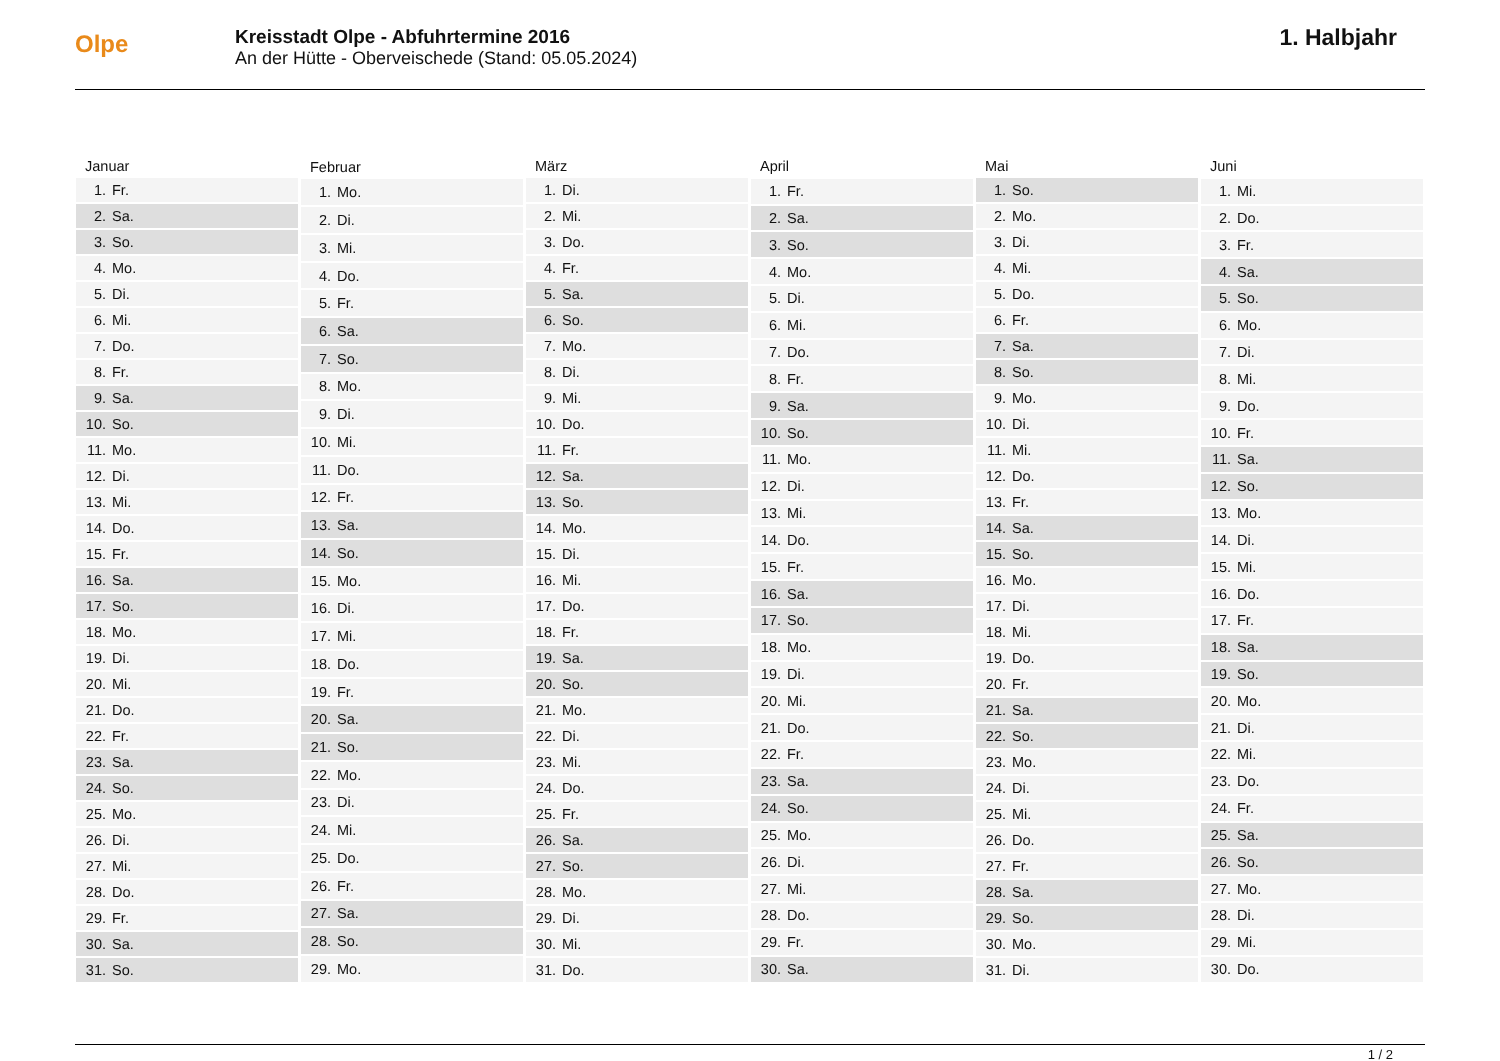Olpe
Kreisstadt Olpe - Abfuhrtermine 2016
An der Hütte - Oberveischede (Stand: 05.05.2024)
1. Halbjahr
| Januar | |
| --- | --- |
| 1. | Fr. |
| 2. | Sa. |
| 3. | So. |
| 4. | Mo. |
| 5. | Di. |
| 6. | Mi. |
| 7. | Do. |
| 8. | Fr. |
| 9. | Sa. |
| 10. | So. |
| 11. | Mo. |
| 12. | Di. |
| 13. | Mi. |
| 14. | Do. |
| 15. | Fr. |
| 16. | Sa. |
| 17. | So. |
| 18. | Mo. |
| 19. | Di. |
| 20. | Mi. |
| 21. | Do. |
| 22. | Fr. |
| 23. | Sa. |
| 24. | So. |
| 25. | Mo. |
| 26. | Di. |
| 27. | Mi. |
| 28. | Do. |
| 29. | Fr. |
| 30. | Sa. |
| 31. | So. |
| Februar | |
| --- | --- |
| 1. | Mo. |
| 2. | Di. |
| 3. | Mi. |
| 4. | Do. |
| 5. | Fr. |
| 6. | Sa. |
| 7. | So. |
| 8. | Mo. |
| 9. | Di. |
| 10. | Mi. |
| 11. | Do. |
| 12. | Fr. |
| 13. | Sa. |
| 14. | So. |
| 15. | Mo. |
| 16. | Di. |
| 17. | Mi. |
| 18. | Do. |
| 19. | Fr. |
| 20. | Sa. |
| 21. | So. |
| 22. | Mo. |
| 23. | Di. |
| 24. | Mi. |
| 25. | Do. |
| 26. | Fr. |
| 27. | Sa. |
| 28. | So. |
| 29. | Mo. |
| März | |
| --- | --- |
| 1. | Di. |
| 2. | Mi. |
| 3. | Do. |
| 4. | Fr. |
| 5. | Sa. |
| 6. | So. |
| 7. | Mo. |
| 8. | Di. |
| 9. | Mi. |
| 10. | Do. |
| 11. | Fr. |
| 12. | Sa. |
| 13. | So. |
| 14. | Mo. |
| 15. | Di. |
| 16. | Mi. |
| 17. | Do. |
| 18. | Fr. |
| 19. | Sa. |
| 20. | So. |
| 21. | Mo. |
| 22. | Di. |
| 23. | Mi. |
| 24. | Do. |
| 25. | Fr. |
| 26. | Sa. |
| 27. | So. |
| 28. | Mo. |
| 29. | Di. |
| 30. | Mi. |
| 31. | Do. |
| April | |
| --- | --- |
| 1. | Fr. |
| 2. | Sa. |
| 3. | So. |
| 4. | Mo. |
| 5. | Di. |
| 6. | Mi. |
| 7. | Do. |
| 8. | Fr. |
| 9. | Sa. |
| 10. | So. |
| 11. | Mo. |
| 12. | Di. |
| 13. | Mi. |
| 14. | Do. |
| 15. | Fr. |
| 16. | Sa. |
| 17. | So. |
| 18. | Mo. |
| 19. | Di. |
| 20. | Mi. |
| 21. | Do. |
| 22. | Fr. |
| 23. | Sa. |
| 24. | So. |
| 25. | Mo. |
| 26. | Di. |
| 27. | Mi. |
| 28. | Do. |
| 29. | Fr. |
| 30. | Sa. |
| Mai | |
| --- | --- |
| 1. | So. |
| 2. | Mo. |
| 3. | Di. |
| 4. | Mi. |
| 5. | Do. |
| 6. | Fr. |
| 7. | Sa. |
| 8. | So. |
| 9. | Mo. |
| 10. | Di. |
| 11. | Mi. |
| 12. | Do. |
| 13. | Fr. |
| 14. | Sa. |
| 15. | So. |
| 16. | Mo. |
| 17. | Di. |
| 18. | Mi. |
| 19. | Do. |
| 20. | Fr. |
| 21. | Sa. |
| 22. | So. |
| 23. | Mo. |
| 24. | Di. |
| 25. | Mi. |
| 26. | Do. |
| 27. | Fr. |
| 28. | Sa. |
| 29. | So. |
| 30. | Mo. |
| 31. | Di. |
| Juni | |
| --- | --- |
| 1. | Mi. |
| 2. | Do. |
| 3. | Fr. |
| 4. | Sa. |
| 5. | So. |
| 6. | Mo. |
| 7. | Di. |
| 8. | Mi. |
| 9. | Do. |
| 10. | Fr. |
| 11. | Sa. |
| 12. | So. |
| 13. | Mo. |
| 14. | Di. |
| 15. | Mi. |
| 16. | Do. |
| 17. | Fr. |
| 18. | Sa. |
| 19. | So. |
| 20. | Mo. |
| 21. | Di. |
| 22. | Mi. |
| 23. | Do. |
| 24. | Fr. |
| 25. | Sa. |
| 26. | So. |
| 27. | Mo. |
| 28. | Di. |
| 29. | Mi. |
| 30. | Do. |
1 / 2